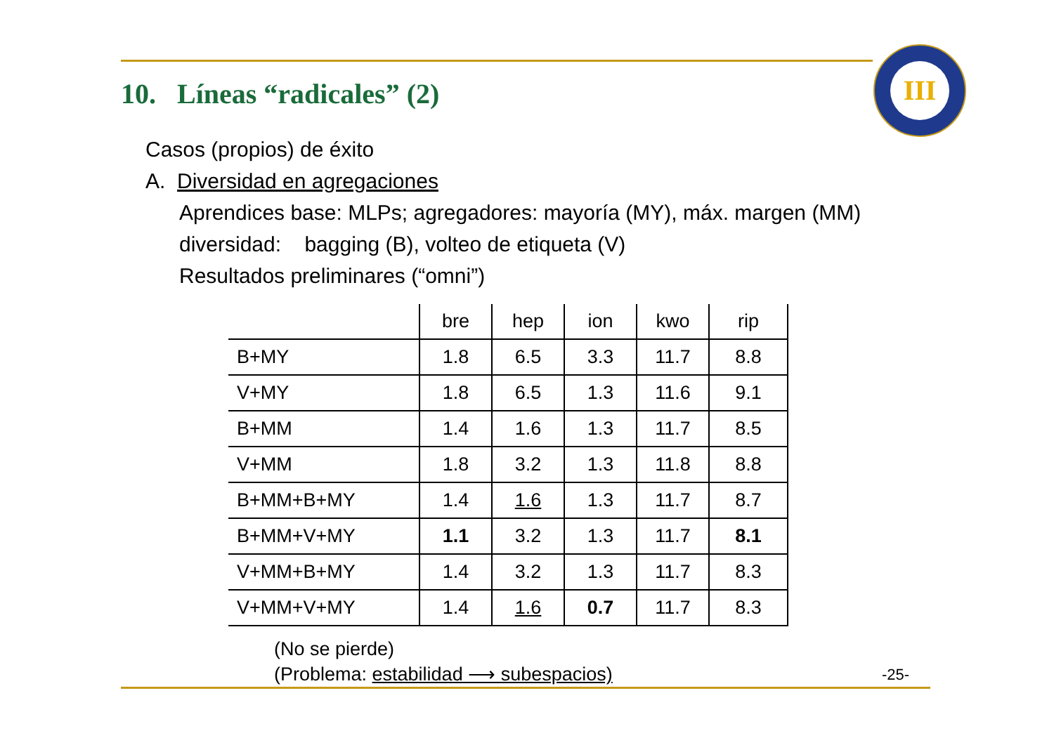10. Líneas “radicales” (2)
III
Casos (propios) de éxito
A. Diversidad en agregaciones
Aprendices base: MLPs; agregadores: mayoría (MY), máx. margen (MM)
diversidad: bagging (B), volteo de etiqueta (V)
Resultados preliminares (“omni”)
| | bre | hep | ion | kwo | rip |
| --- | --- | --- | --- | --- | --- |
| B+MY | 1.8 | 6.5 | 3.3 | 11.7 | 8.8 |
| V+MY | 1.8 | 6.5 | 1.3 | 11.6 | 9.1 |
| B+MM | 1.4 | 1.6 | 1.3 | 11.7 | 8.5 |
| V+MM | 1.8 | 3.2 | 1.3 | 11.8 | 8.8 |
| B+MM+B+MY | 1.4 | 1.6 | 1.3 | 11.7 | 8.7 |
| B+MM+V+MY | 1.1 | 3.2 | 1.3 | 11.7 | 8.1 |
| V+MM+B+MY | 1.4 | 3.2 | 1.3 | 11.7 | 8.3 |
| V+MM+V+MY | 1.4 | 1.6 | 0.7 | 11.7 | 8.3 |
(No se pierde)
(Problema: estabilidad ⟶ subespacios)
-25-